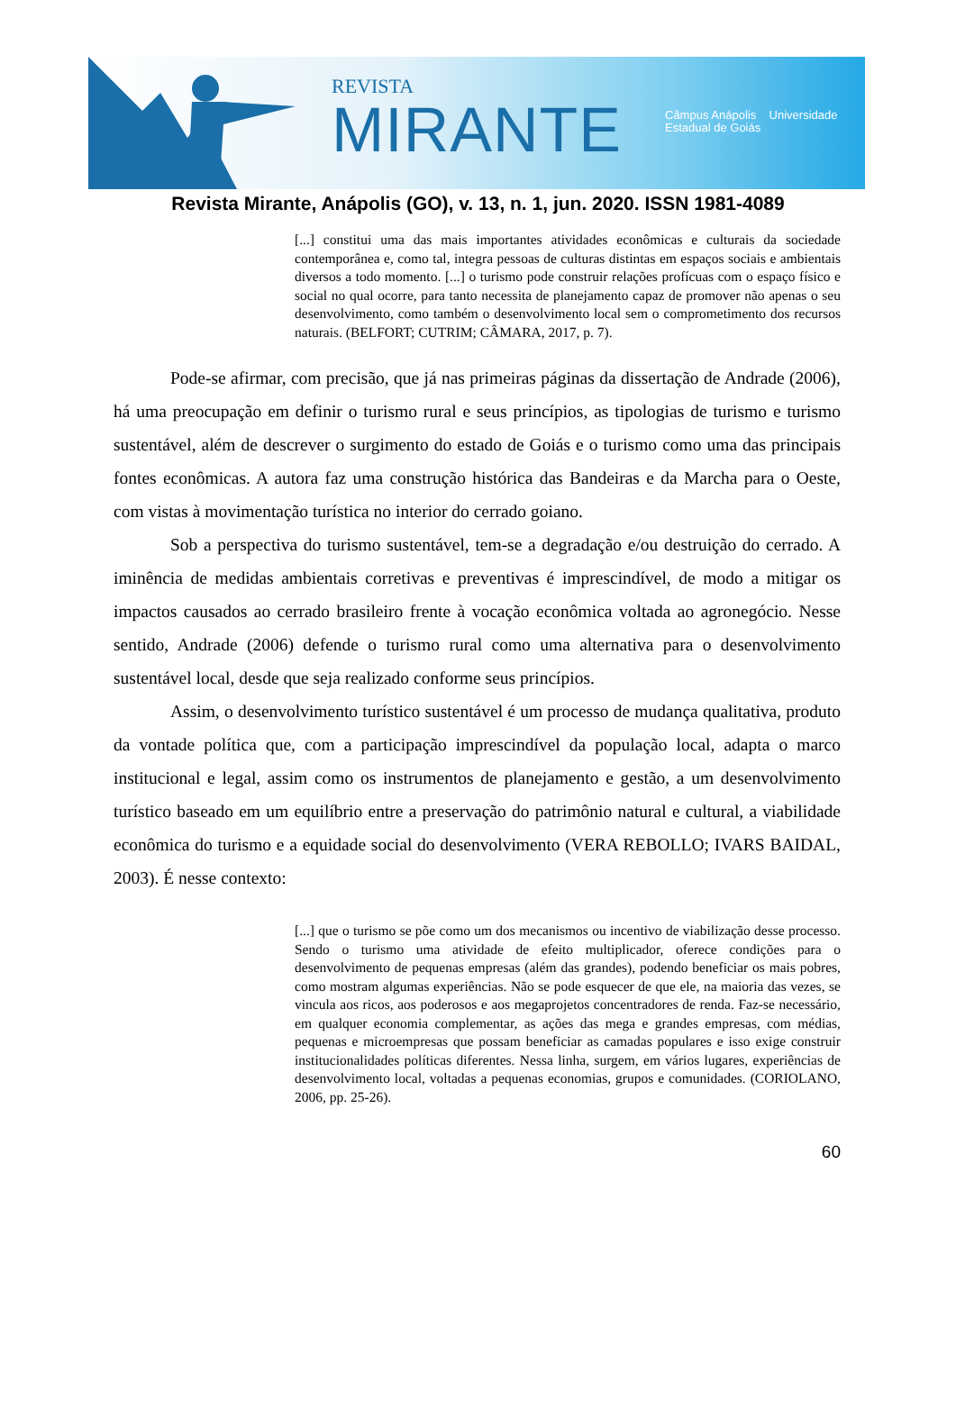REVISTA
MIRANTE
Câmpus Anápolis Universidade
Estadual de Goiás
Revista Mirante, Anápolis (GO), v. 13, n. 1, jun. 2020. ISSN 1981-4089
[...] constitui uma das mais importantes atividades econômicas e culturais da sociedade contemporânea e, como tal, integra pessoas de culturas distintas em espaços sociais e ambientais diversos a todo momento. [...] o turismo pode construir relações profícuas com o espaço físico e social no qual ocorre, para tanto necessita de planejamento capaz de promover não apenas o seu desenvolvimento, como também o desenvolvimento local sem o comprometimento dos recursos naturais. (BELFORT; CUTRIM; CÂMARA, 2017, p. 7).
Pode-se afirmar, com precisão, que já nas primeiras páginas da dissertação de Andrade (2006), há uma preocupação em definir o turismo rural e seus princípios, as tipologias de turismo e turismo sustentável, além de descrever o surgimento do estado de Goiás e o turismo como uma das principais fontes econômicas. A autora faz uma construção histórica das Bandeiras e da Marcha para o Oeste, com vistas à movimentação turística no interior do cerrado goiano.
Sob a perspectiva do turismo sustentável, tem-se a degradação e/ou destruição do cerrado. A iminência de medidas ambientais corretivas e preventivas é imprescindível, de modo a mitigar os impactos causados ao cerrado brasileiro frente à vocação econômica voltada ao agronegócio. Nesse sentido, Andrade (2006) defende o turismo rural como uma alternativa para o desenvolvimento sustentável local, desde que seja realizado conforme seus princípios.
Assim, o desenvolvimento turístico sustentável é um processo de mudança qualitativa, produto da vontade política que, com a participação imprescindível da população local, adapta o marco institucional e legal, assim como os instrumentos de planejamento e gestão, a um desenvolvimento turístico baseado em um equilíbrio entre a preservação do patrimônio natural e cultural, a viabilidade econômica do turismo e a equidade social do desenvolvimento (VERA REBOLLO; IVARS BAIDAL, 2003). É nesse contexto:
[...] que o turismo se põe como um dos mecanismos ou incentivo de viabilização desse processo. Sendo o turismo uma atividade de efeito multiplicador, oferece condições para o desenvolvimento de pequenas empresas (além das grandes), podendo beneficiar os mais pobres, como mostram algumas experiências. Não se pode esquecer de que ele, na maioria das vezes, se vincula aos ricos, aos poderosos e aos megaprojetos concentradores de renda. Faz-se necessário, em qualquer economia complementar, as ações das mega e grandes empresas, com médias, pequenas e microempresas que possam beneficiar as camadas populares e isso exige construir institucionalidades políticas diferentes. Nessa linha, surgem, em vários lugares, experiências de desenvolvimento local, voltadas a pequenas economias, grupos e comunidades. (CORIOLANO, 2006, pp. 25-26).
60